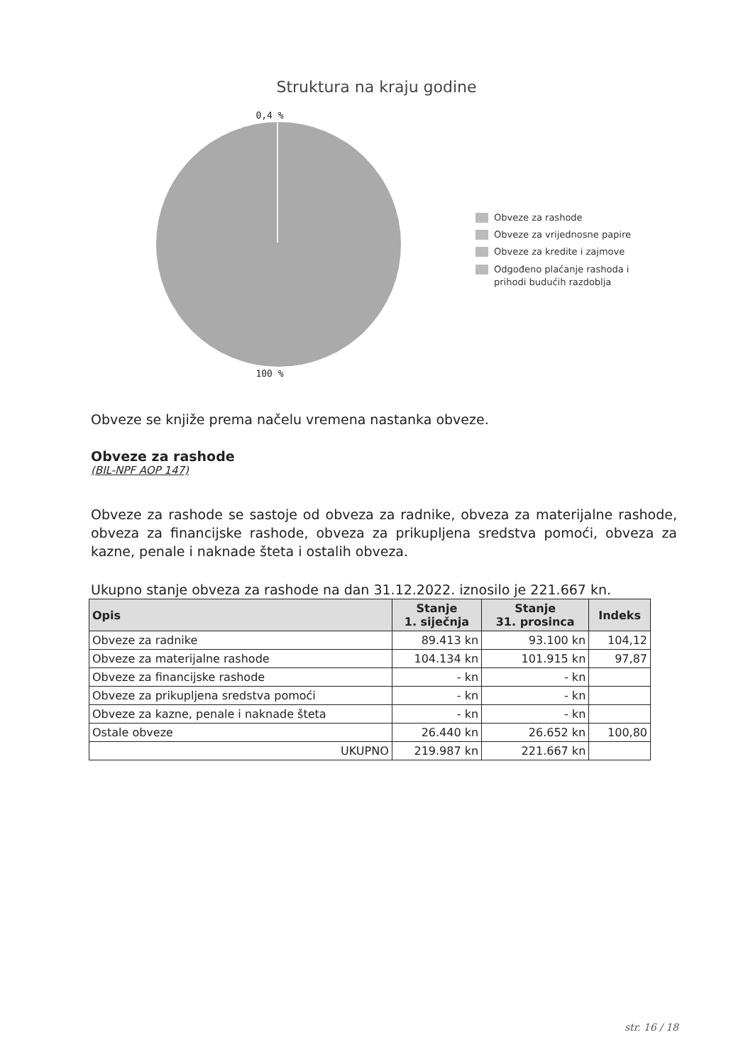Struktura na kraju godine
0,4 %
100 %
Obveze za rashode
Obveze za vrijednosne papire
Obveze za kredite i zajmove
Odgođeno plaćanje rashoda i
prihodi budućih razdoblja
Obveze se knjiže prema načelu vremena nastanka obveze.
Obveze za rashode
(BIL-NPF AOP 147)
Obveze za rashode se sastoje od obveza za radnike, obveza za materijalne rashode, obveza za financijske rashode, obveza za prikupljena sredstva pomoći, obveza za kazne, penale i naknade šteta i ostalih obveza.
Ukupno stanje obveza za rashode na dan 31.12.2022. iznosilo je 221.667 kn.
| Opis | Stanje 1. siječnja | Stanje 31. prosinca | Indeks |
| --- | --- | --- | --- |
| Obveze za radnike | 89.413 kn | 93.100 kn | 104,12 |
| Obveze za materijalne rashode | 104.134 kn | 101.915 kn | 97,87 |
| Obveze za financijske rashode | - kn | - kn | |
| Obveze za prikupljena sredstva pomoći | - kn | - kn | |
| Obveze za kazne, penale i naknade šteta | - kn | - kn | |
| Ostale obveze | 26.440 kn | 26.652 kn | 100,80 |
| UKUPNO | 219.987 kn | 221.667 kn | |
str. 16 / 18